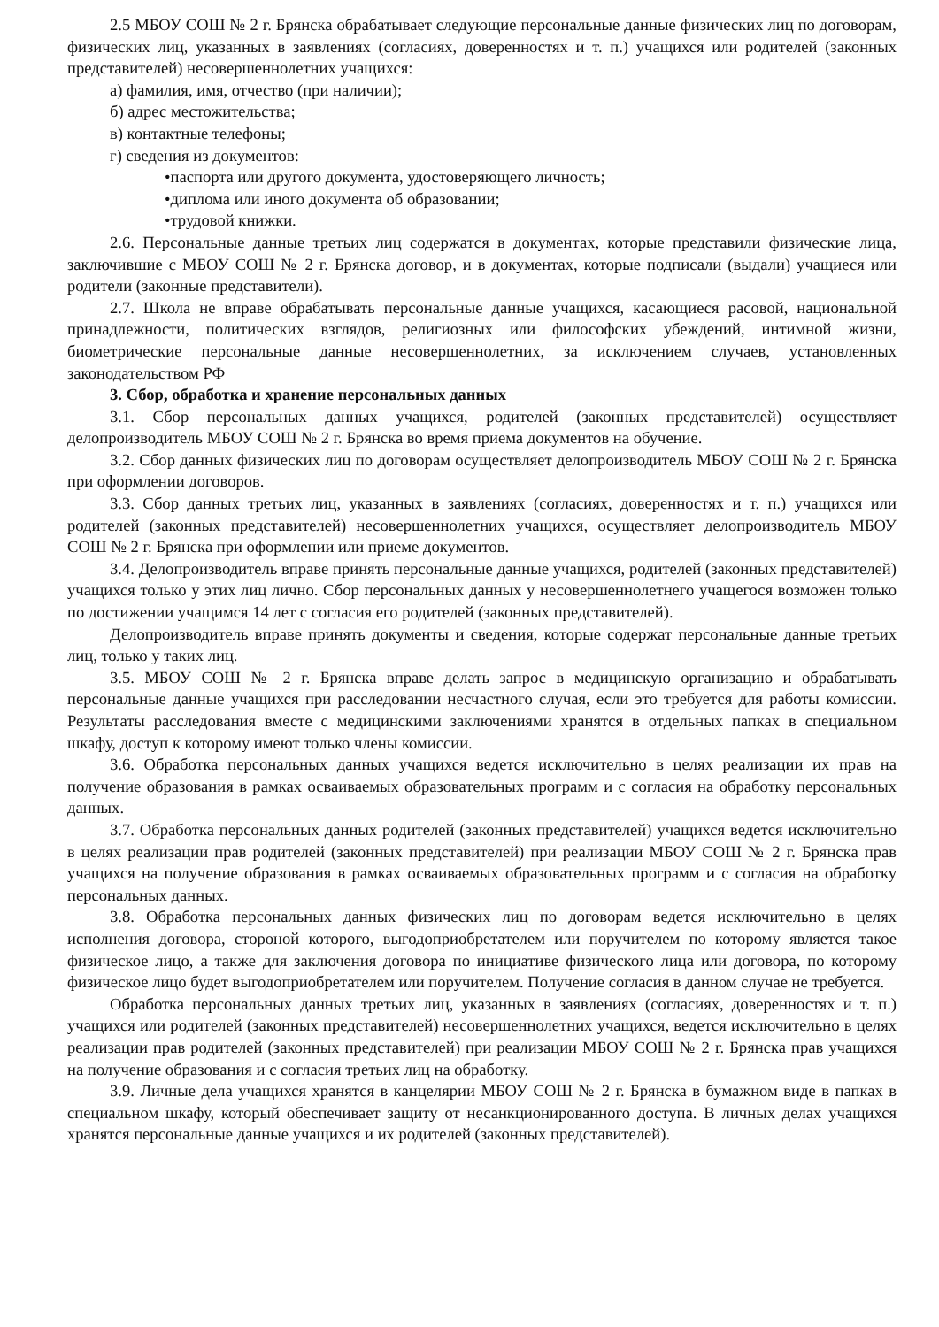2.5 МБОУ СОШ № 2 г. Брянска обрабатывает следующие персональные данные физических лиц по договорам, физических лиц, указанных в заявлениях (согласиях, доверенностях и т. п.) учащихся или родителей (законных представителей) несовершеннолетних учащихся:
а) фамилия, имя, отчество (при наличии);
б) адрес местожительства;
в) контактные телефоны;
г) сведения из документов:
•паспорта или другого документа, удостоверяющего личность;
•диплома или иного документа об образовании;
•трудовой книжки.
2.6. Персональные данные третьих лиц содержатся в документах, которые представили физические лица, заключившие с МБОУ СОШ № 2 г. Брянска договор, и в документах, которые подписали (выдали) учащиеся или родители (законные представители).
2.7. Школа не вправе обрабатывать персональные данные учащихся, касающиеся расовой, национальной принадлежности, политических взглядов, религиозных или философских убеждений, интимной жизни, биометрические персональные данные несовершеннолетних, за исключением случаев, установленных законодательством РФ
3. Сбор, обработка и хранение персональных данных
3.1. Сбор персональных данных учащихся, родителей (законных представителей) осуществляет делопроизводитель МБОУ СОШ № 2 г. Брянска во время приема документов на обучение.
3.2. Сбор данных физических лиц по договорам осуществляет делопроизводитель МБОУ СОШ № 2 г. Брянска при оформлении договоров.
3.3. Сбор данных третьих лиц, указанных в заявлениях (согласиях, доверенностях и т. п.) учащихся или родителей (законных представителей) несовершеннолетних учащихся, осуществляет делопроизводитель МБОУ СОШ № 2 г. Брянска при оформлении или приеме документов.
3.4. Делопроизводитель вправе принять персональные данные учащихся, родителей (законных представителей) учащихся только у этих лиц лично. Сбор персональных данных у несовершеннолетнего учащегося возможен только по достижении учащимся 14 лет с согласия его родителей (законных представителей).
Делопроизводитель вправе принять документы и сведения, которые содержат персональные данные третьих лиц, только у таких лиц.
3.5. МБОУ СОШ № 2 г. Брянска вправе делать запрос в медицинскую организацию и обрабатывать персональные данные учащихся при расследовании несчастного случая, если это требуется для работы комиссии. Результаты расследования вместе с медицинскими заключениями хранятся в отдельных папках в специальном шкафу, доступ к которому имеют только члены комиссии.
3.6. Обработка персональных данных учащихся ведется исключительно в целях реализации их прав на получение образования в рамках осваиваемых образовательных программ и с согласия на обработку персональных данных.
3.7. Обработка персональных данных родителей (законных представителей) учащихся ведется исключительно в целях реализации прав родителей (законных представителей) при реализации МБОУ СОШ № 2 г. Брянска прав учащихся на получение образования в рамках осваиваемых образовательных программ и с согласия на обработку персональных данных.
3.8. Обработка персональных данных физических лиц по договорам ведется исключительно в целях исполнения договора, стороной которого, выгодоприобретателем или поручителем по которому является такое физическое лицо, а также для заключения договора по инициативе физического лица или договора, по которому физическое лицо будет выгодоприобретателем или поручителем. Получение согласия в данном случае не требуется.
Обработка персональных данных третьих лиц, указанных в заявлениях (согласиях, доверенностях и т. п.) учащихся или родителей (законных представителей) несовершеннолетних учащихся, ведется исключительно в целях реализации прав родителей (законных представителей) при реализации МБОУ СОШ № 2 г. Брянска прав учащихся на получение образования и с согласия третьих лиц на обработку.
3.9. Личные дела учащихся хранятся в канцелярии МБОУ СОШ № 2 г. Брянска в бумажном виде в папках в специальном шкафу, который обеспечивает защиту от несанкционированного доступа. В личных делах учащихся хранятся персональные данные учащихся и их родителей (законных представителей).